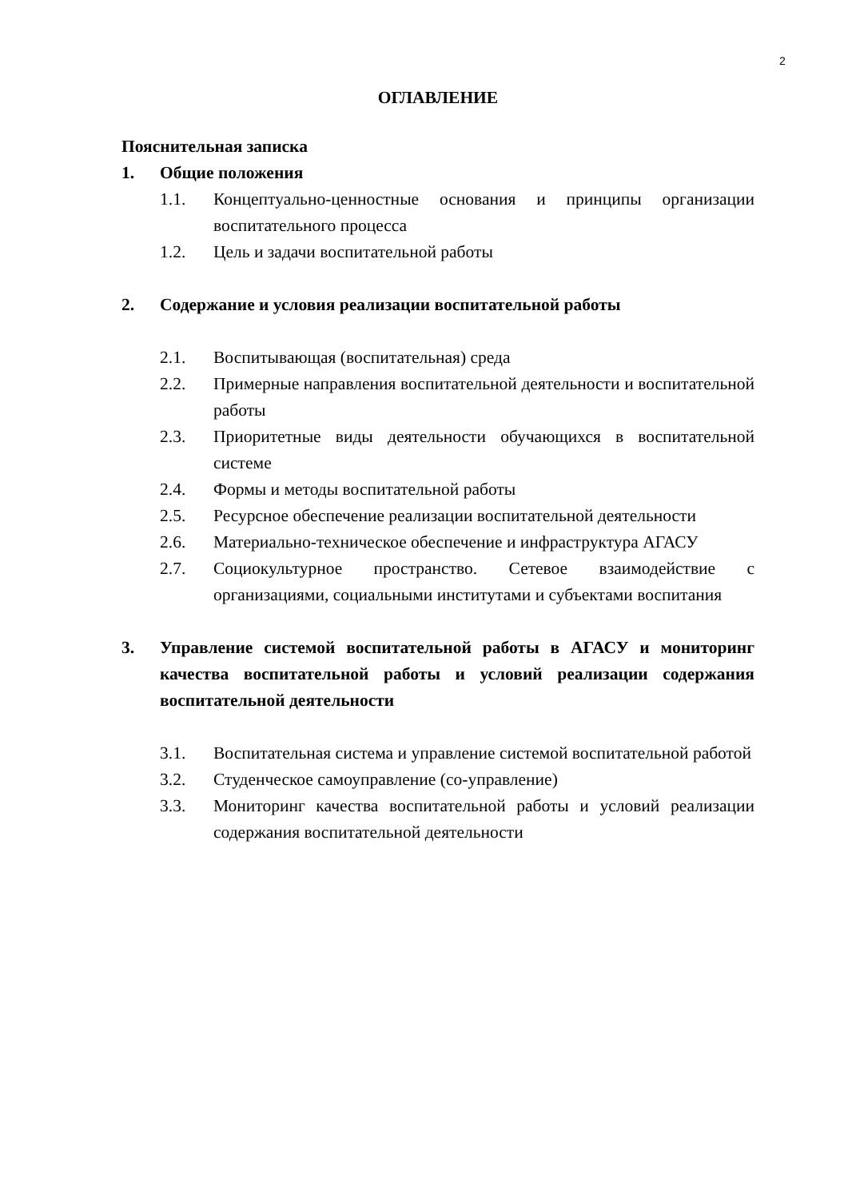2
ОГЛАВЛЕНИЕ
Пояснительная записка
1. Общие положения
1.1. Концептуально-ценностные основания и принципы организации воспитательного процесса
1.2. Цель и задачи воспитательной работы
2. Содержание и условия реализации воспитательной работы
2.1. Воспитывающая (воспитательная) среда
2.2. Примерные направления воспитательной деятельности и воспитательной работы
2.3. Приоритетные виды деятельности обучающихся в воспитательной системе
2.4. Формы и методы воспитательной работы
2.5. Ресурсное обеспечение реализации воспитательной деятельности
2.6. Материально-техническое обеспечение и инфраструктура АГАСУ
2.7. Социокультурное пространство. Сетевое взаимодействие с организациями, социальными институтами и субъектами воспитания
3. Управление системой воспитательной работы в АГАСУ и мониторинг качества воспитательной работы и условий реализации содержания воспитательной деятельности
3.1. Воспитательная система и управление системой воспитательной работой
3.2. Студенческое самоуправление (со-управление)
3.3. Мониторинг качества воспитательной работы и условий реализации содержания воспитательной деятельности